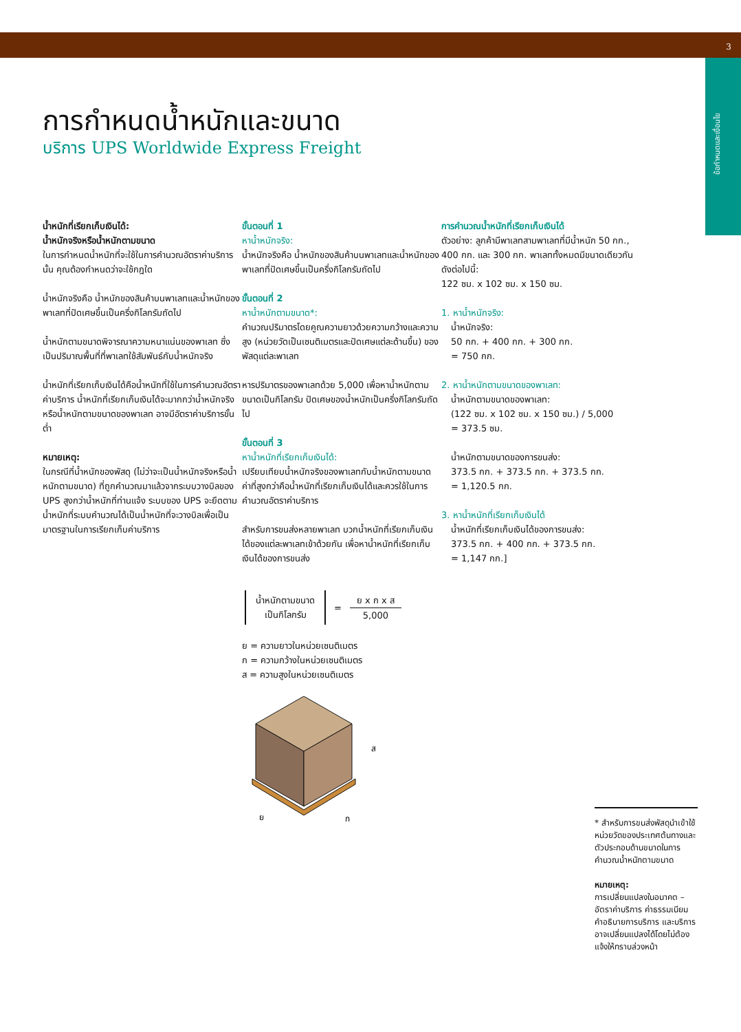3
ข้อกำหนดและเงื่อนไข
การกำหนดน้ำหนักและขนาด
บริการ UPS Worldwide Express Freight
น้ำหนักที่เรียกเก็บเงินได้:
น้ำหนักจริงหรือน้ำหนักตามขนาด
ในการกำหนดน้ำหนักที่จะใช้ในการคำนวณอัตราค่าบริการนั้น คุณต้องกำหนดว่าจะใช้กฎใด
น้ำหนักจริงคือ น้ำหนักของสินค้าบนพาเลทและน้ำหนักของพาเลทที่ปัดเศษขึ้นเป็นครึ่งกิโลกรัมถัดไป
น้ำหนักตามขนาดพิจารณาความหนาแน่นของพาเลท ซึ่งเป็นปริมาณพื้นที่ที่พาเลทใช้สัมพันธ์กับน้ำหนักจริง
น้ำหนักที่เรียกเก็บเงินได้คือน้ำหนักที่ใช้ในการคำนวณอัตราค่าบริการ น้ำหนักที่เรียกเก็บเงินได้จะมากกว่าน้ำหนักจริงหรือน้ำหนักตามขนาดของพาเลท อาจมีอัตราค่าบริการขั้นต่ำ
หมายเหตุ:
ในกรณีที่น้ำหนักของพัสดุ (ไม่ว่าจะเป็นน้ำหนักจริงหรือน้ำหนักตามขนาด) ที่ถูกคำนวณมาแล้วจากระบบวางบิลของ UPS สูงกว่าน้ำหนักที่ท่านแจ้ง ระบบของ UPS จะยึดตามน้ำหนักที่ระบบคำนวณได้เป็นน้ำหนักที่จะวางบิลเพื่อเป็นมาตรฐานในการเรียกเก็บค่าบริการ
ขั้นตอนที่ 1
หาน้ำหนักจริง:
น้ำหนักจริงคือ น้ำหนักของสินค้าบนพาเลทและน้ำหนักของพาเลทที่ปัดเศษขึ้นเป็นครึ่งกิโลกรัมถัดไป
ขั้นตอนที่ 2
หาน้ำหนักตามขนาด*:
คำนวณปริมาตรโดยคูณความยาวด้วยความกว้างและความสูง (หน่วยวัดเป็นเซนติเมตรและปัดเศษแต่ละด้านขึ้น) ของพัสดุแต่ละพาเลท
หารปริมาตรของพาเลทด้วย 5,000 เพื่อหาน้ำหนักตามขนาดเป็นกิโลกรัม ปัดเศษของน้ำหนักเป็นครึ่งกิโลกรัมถัดไป
ขั้นตอนที่ 3
หาน้ำหนักที่เรียกเก็บเงินได้:
เปรียบเทียบน้ำหนักจริงของพาเลทกับน้ำหนักตามขนาด ค่าที่สูงกว่าคือน้ำหนักที่เรียกเก็บเงินได้และควรใช้ในการคำนวณอัตราค่าบริการ
สำหรับการขนส่งหลายพาเลท บวกน้ำหนักที่เรียกเก็บเงินได้ของแต่ละพาเลทเข้าด้วยกัน เพื่อหาน้ำหนักที่เรียกเก็บเงินได้ของการขนส่ง
น้ำหนักตามขนาด
เป็นกิโลกรัม
=
ย x ก x ส
5,000
ย = ความยาวในหน่วยเซนติเมตร
ก = ความกว้างในหน่วยเซนติเมตร
ส = ความสูงในหน่วยเซนติเมตร
ส
ย
ก
การคำนวณน้ำหนักที่เรียกเก็บเงินได้
ตัวอย่าง: ลูกค้ามีพาเลทสามพาเลทที่มีน้ำหนัก 50 กก., 400 กก. และ 300 กก. พาเลททั้งหมดมีขนาดเดียวกันดังต่อไปนี้:
122 ซม. x 102 ซม. x 150 ซม.
1. หาน้ำหนักจริง:
น้ำหนักจริง:
50 กก. + 400 กก. + 300 กก.
= 750 กก.
2. หาน้ำหนักตามขนาดของพาเลท:
น้ำหนักตามขนาดของพาเลท:
(122 ซม. x 102 ซม. x 150 ซม.) / 5,000
= 373.5 ซม.
น้ำหนักตามขนาดของการขนส่ง:
373.5 กก. + 373.5 กก. + 373.5 กก.
= 1,120.5 กก.
3. หาน้ำหนักที่เรียกเก็บเงินได้
น้ำหนักที่เรียกเก็บเงินได้ของการขนส่ง:
373.5 กก. + 400 กก. + 373.5 กก.
= 1,147 กก.]
* สำหรับการขนส่งพัสดุนำเข้าใช้หน่วยวัดของประเทศต้นทางและตัวประกอบด้านขนาดในการคำนวณน้ำหนักตามขนาด
หมายเหตุ:
การเปลี่ยนแปลงในอนาคต – อัตราค่าบริการ ค่าธรรมเนียม คำอธิบายการบริการ และบริการอาจเปลี่ยนแปลงได้โดยไม่ต้องแจ้งให้ทราบล่วงหน้า